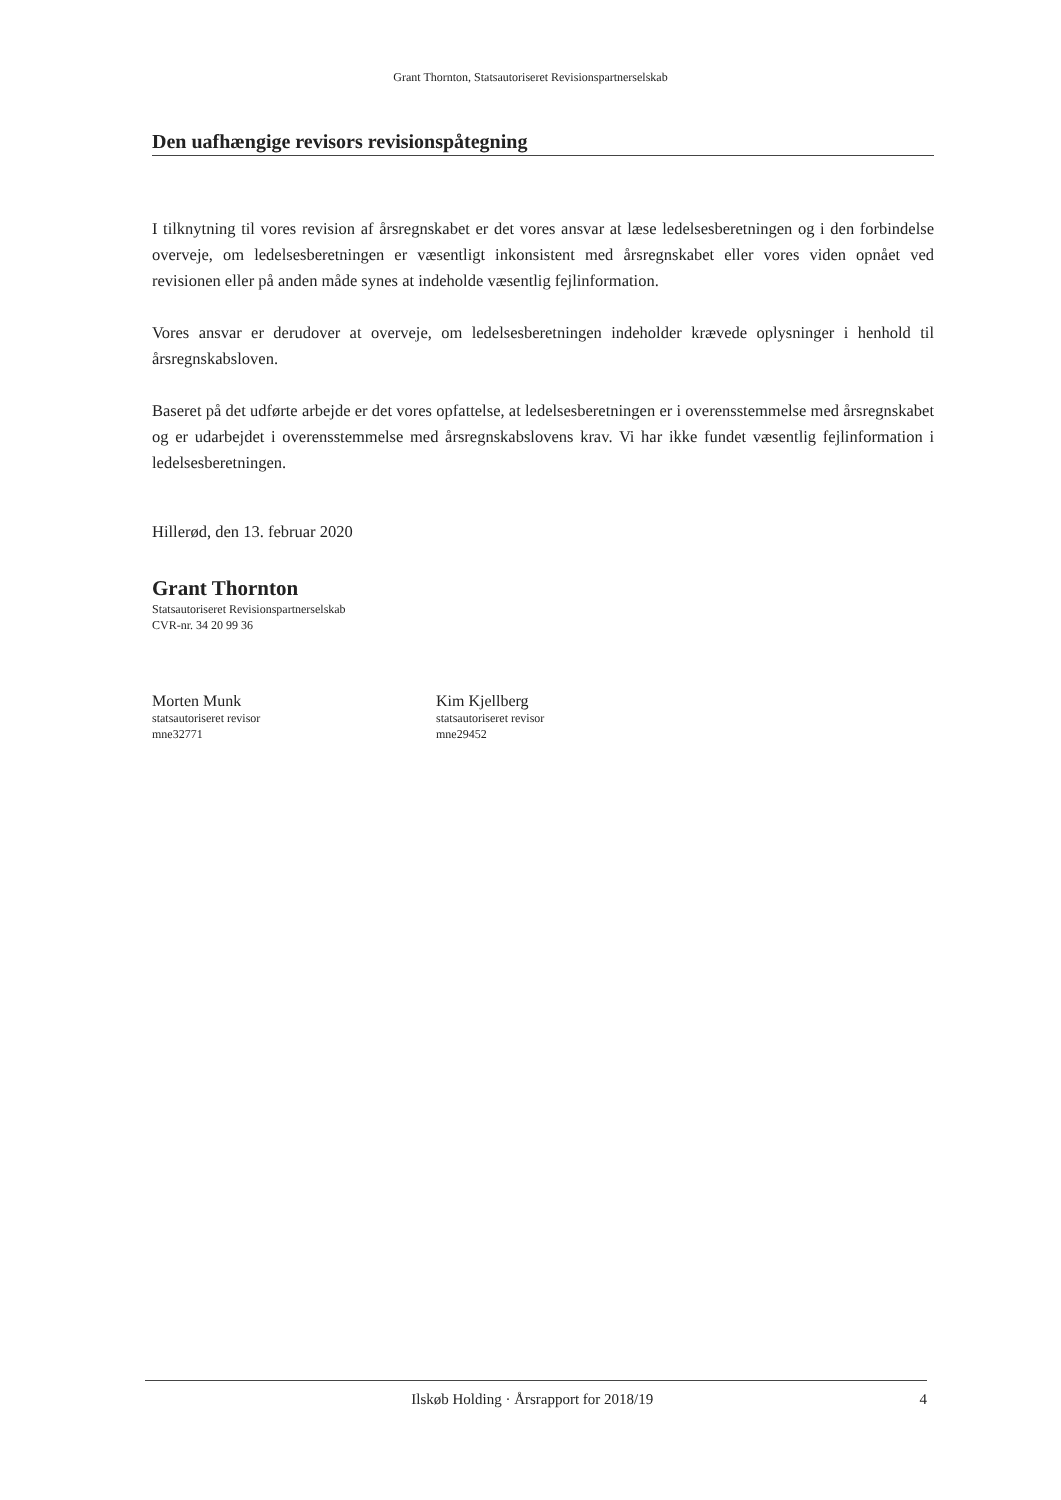Grant Thornton, Statsautoriseret Revisionspartnerselskab
Den uafhængige revisors revisionspåtegning
I tilknytning til vores revision af årsregnskabet er det vores ansvar at læse ledelsesberetningen og i den forbindelse overveje, om ledelsesberetningen er væsentligt inkonsistent med årsregnskabet eller vores viden opnået ved revisionen eller på anden måde synes at indeholde væsentlig fejlinformation.
Vores ansvar er derudover at overveje, om ledelsesberetningen indeholder krævede oplysninger i henhold til årsregnskabsloven.
Baseret på det udførte arbejde er det vores opfattelse, at ledelsesberetningen er i overensstemmelse med årsregnskabet og er udarbejdet i overensstemmelse med årsregnskabslovens krav. Vi har ikke fundet væsentlig fejlinformation i ledelsesberetningen.
Hillerød, den 13. februar 2020
Grant Thornton
Statsautoriseret Revisionspartnerselskab
CVR-nr. 34 20 99 36
Morten Munk
statsautoriseret revisor
mne32771
Kim Kjellberg
statsautoriseret revisor
mne29452
Ilskøb Holding · Årsrapport for 2018/19 4